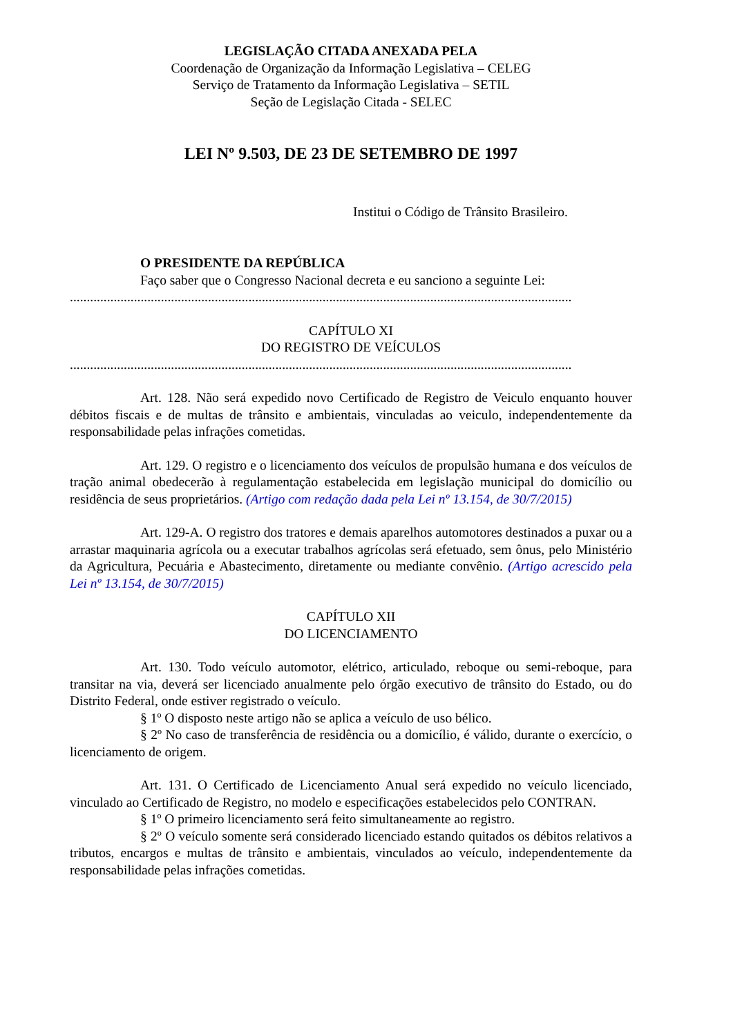LEGISLAÇÃO CITADA ANEXADA PELA
Coordenação de Organização da Informação Legislativa – CELEG
Serviço de Tratamento da Informação Legislativa – SETIL
Seção de Legislação Citada - SELEC
LEI Nº 9.503, DE 23 DE SETEMBRO DE 1997
Institui o Código de Trânsito Brasileiro.
O PRESIDENTE DA REPÚBLICA
Faço saber que o Congresso Nacional decreta e eu sanciono a seguinte Lei:
.....................................................................................................................................................
CAPÍTULO XI
DO REGISTRO DE VEÍCULOS
.....................................................................................................................................................
Art. 128. Não será expedido novo Certificado de Registro de Veiculo enquanto houver débitos fiscais e de multas de trânsito e ambientais, vinculadas ao veiculo, independentemente da responsabilidade pelas infrações cometidas.
Art. 129. O registro e o licenciamento dos veículos de propulsão humana e dos veículos de tração animal obedecerão à regulamentação estabelecida em legislação municipal do domicílio ou residência de seus proprietários. (Artigo com redação dada pela Lei nº 13.154, de 30/7/2015)
Art. 129-A. O registro dos tratores e demais aparelhos automotores destinados a puxar ou a arrastar maquinaria agrícola ou a executar trabalhos agrícolas será efetuado, sem ônus, pelo Ministério da Agricultura, Pecuária e Abastecimento, diretamente ou mediante convênio. (Artigo acrescido pela Lei nº 13.154, de 30/7/2015)
CAPÍTULO XII
DO LICENCIAMENTO
Art. 130. Todo veículo automotor, elétrico, articulado, reboque ou semi-reboque, para transitar na via, deverá ser licenciado anualmente pelo órgão executivo de trânsito do Estado, ou do Distrito Federal, onde estiver registrado o veículo.
§ 1º O disposto neste artigo não se aplica a veículo de uso bélico.
§ 2º No caso de transferência de residência ou a domicílio, é válido, durante o exercício, o licenciamento de origem.
Art. 131. O Certificado de Licenciamento Anual será expedido no veículo licenciado, vinculado ao Certificado de Registro, no modelo e especificações estabelecidos pelo CONTRAN.
§ 1º O primeiro licenciamento será feito simultaneamente ao registro.
§ 2º O veículo somente será considerado licenciado estando quitados os débitos relativos a tributos, encargos e multas de trânsito e ambientais, vinculados ao veículo, independentemente da responsabilidade pelas infrações cometidas.